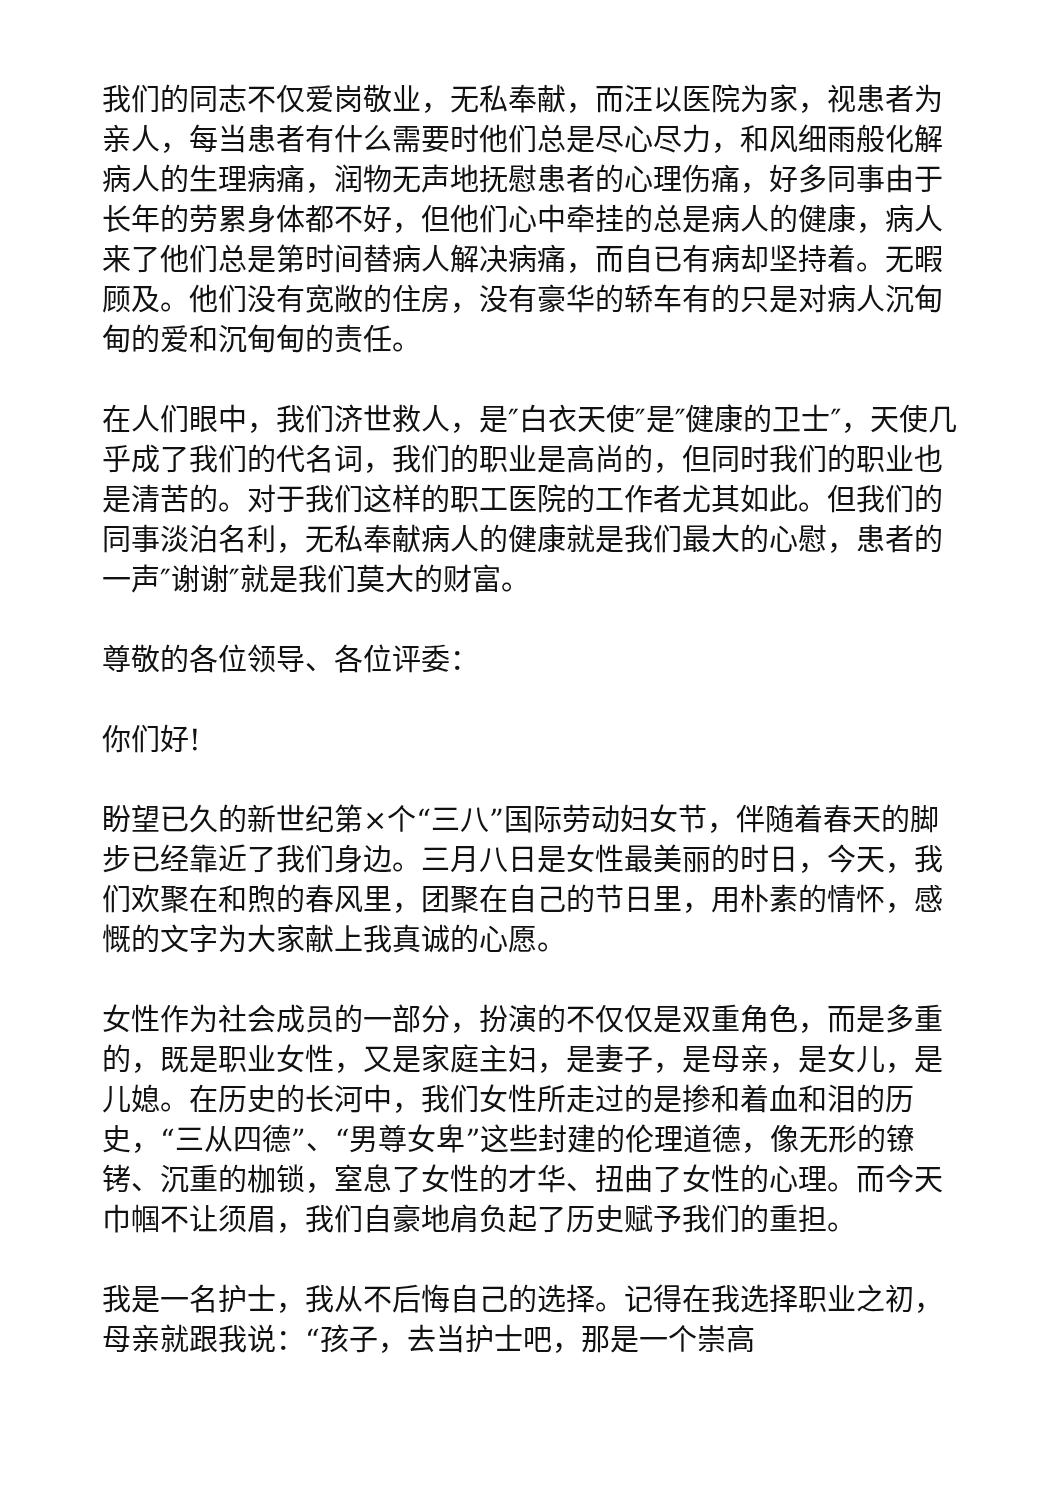我们的同志不仅爱岗敬业，无私奉献，而汪以医院为家，视患者为亲人，每当患者有什么需要时他们总是尽心尽力，和风细雨般化解病人的生理病痛，润物无声地抚慰患者的心理伤痛，好多同事由于长年的劳累身体都不好，但他们心中牵挂的总是病人的健康，病人来了他们总是第时间替病人解决病痛，而自已有病却坚持着。无暇顾及。他们没有宽敞的住房，没有豪华的轿车有的只是对病人沉甸甸的爱和沉甸甸的责任。
在人们眼中，我们济世救人，是″白衣天使″是″健康的卫士″，天使几乎成了我们的代名词，我们的职业是高尚的，但同时我们的职业也是清苦的。对于我们这样的职工医院的工作者尤其如此。但我们的同事淡泊名利，无私奉献病人的健康就是我们最大的心慰，患者的一声″谢谢″就是我们莫大的财富。
尊敬的各位领导、各位评委：
你们好!
盼望已久的新世纪第×个“三八”国际劳动妇女节，伴随着春天的脚步已经靠近了我们身边。三月八日是女性最美丽的时日，今天，我们欢聚在和煦的春风里，团聚在自己的节日里，用朴素的情怀，感慨的文字为大家献上我真诚的心愿。
女性作为社会成员的一部分，扮演的不仅仅是双重角色，而是多重的，既是职业女性，又是家庭主妇，是妻子，是母亲，是女儿，是儿媳。在历史的长河中，我们女性所走过的是掺和着血和泪的历史，“三从四德”、“男尊女卑”这些封建的伦理道德，像无形的镣铐、沉重的枷锁，窒息了女性的才华、扭曲了女性的心理。而今天巾帼不让须眉，我们自豪地肩负起了历史赋予我们的重担。
我是一名护士，我从不后悔自己的选择。记得在我选择职业之初，母亲就跟我说：“孩子，去当护士吧，那是一个崇高